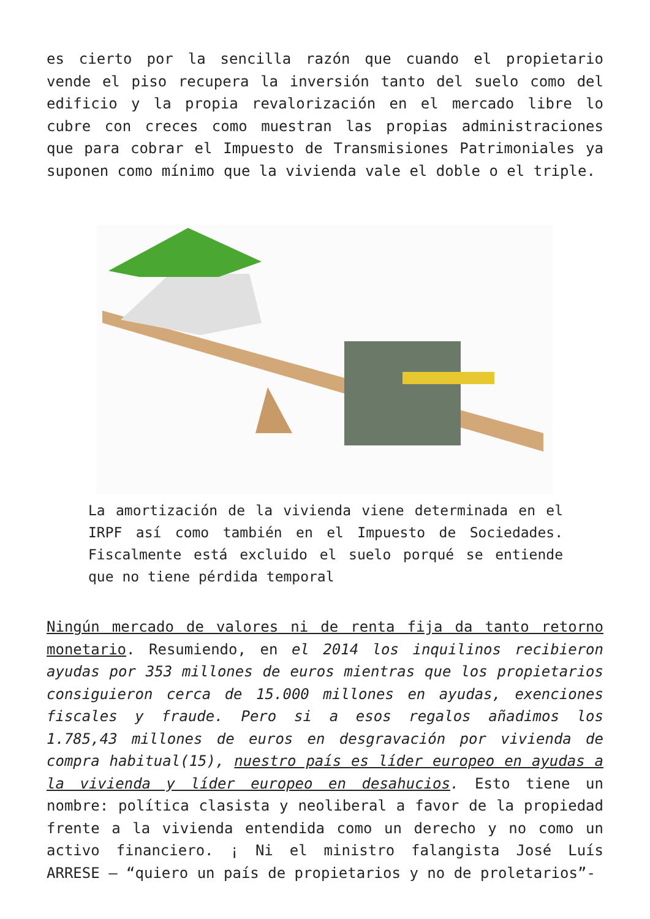es cierto por la sencilla razón que cuando el propietario vende el piso recupera la inversión tanto del suelo como del edificio y la propia revalorización en el mercado libre lo cubre con creces como muestran las propias administraciones que para cobrar el Impuesto de Transmisiones Patrimoniales ya suponen como mínimo que la vivienda vale el doble o el triple.
La amortización de la vivienda viene determinada en el IRPF así como también en el Impuesto de Sociedades. Fiscalmente está excluido el suelo porqué se entiende que no tiene pérdida temporal
Ningún mercado de valores ni de renta fija da tanto retorno monetario. Resumiendo, en el 2014 los inquilinos recibieron ayudas por 353 millones de euros mientras que los propietarios consiguieron cerca de 15.000 millones en ayudas, exenciones fiscales y fraude. Pero si a esos regalos añadimos los 1.785,43 millones de euros en desgravación por vivienda de compra habitual(15), nuestro país es líder europeo en ayudas a la vivienda y líder europeo en desahucios. Esto tiene un nombre: política clasista y neoliberal a favor de la propiedad frente a la vivienda entendida como un derecho y no como un activo financiero. ¡ Ni el ministro falangista José Luís ARRESE – “quiero un país de propietarios y no de proletarios”-